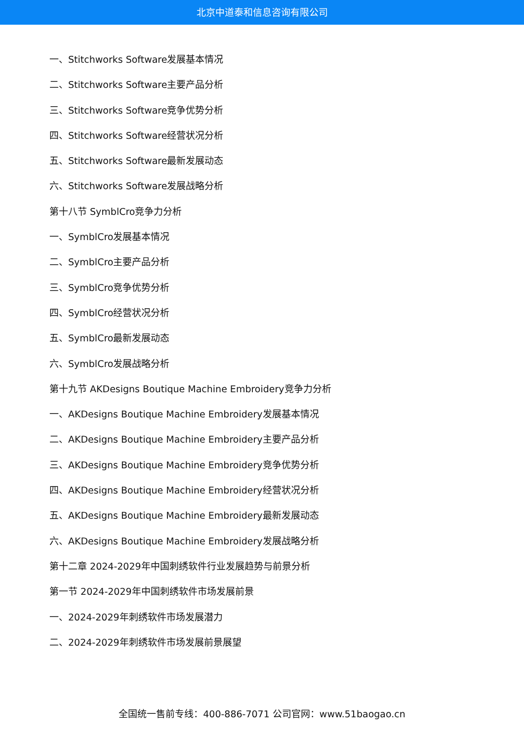北京中道泰和信息咨询有限公司
一、Stitchworks Software发展基本情况
二、Stitchworks Software主要产品分析
三、Stitchworks Software竞争优势分析
四、Stitchworks Software经营状况分析
五、Stitchworks Software最新发展动态
六、Stitchworks Software发展战略分析
第十八节 SymblCro竞争力分析
一、SymblCro发展基本情况
二、SymblCro主要产品分析
三、SymblCro竞争优势分析
四、SymblCro经营状况分析
五、SymblCro最新发展动态
六、SymblCro发展战略分析
第十九节 AKDesigns Boutique Machine Embroidery竞争力分析
一、AKDesigns Boutique Machine Embroidery发展基本情况
二、AKDesigns Boutique Machine Embroidery主要产品分析
三、AKDesigns Boutique Machine Embroidery竞争优势分析
四、AKDesigns Boutique Machine Embroidery经营状况分析
五、AKDesigns Boutique Machine Embroidery最新发展动态
六、AKDesigns Boutique Machine Embroidery发展战略分析
第十二章 2024-2029年中国刺绣软件行业发展趋势与前景分析
第一节 2024-2029年中国刺绣软件市场发展前景
一、2024-2029年刺绣软件市场发展潜力
二、2024-2029年刺绣软件市场发展前景展望
全国统一售前专线：400-886-7071 公司官网：www.51baogao.cn